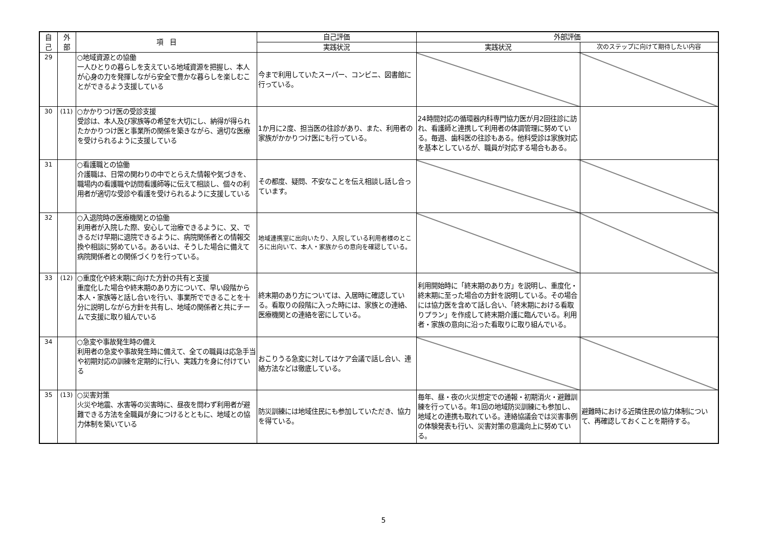| 自 己 | 外 部 | 項 目 | 自己評価 | 外部評価 | |
| --- | --- | --- | --- | --- | --- |
| | | | 実践状況 | 実践状況 | 次のステップに向けて期待したい内容 |
| 29 | | ○地域資源との協働 一人ひとりの暮らしを支えている地域資源を把握し、本人が心身の力を発揮しながら安全で豊かな暮らしを楽しむことができるよう支援している | 今まで利用していたスーパー、コンビニ、図書館に行っている。 | | |
| 30 | (11) | ○かかりつけ医の受診支援 受診は、本人及び家族等の希望を大切にし、納得が得られたかかりつけ医と事業所の関係を築きながら、適切な医療を受けられるように支援している | 1か月に2度、担当医の往診があり、また、利用者の家族がかかりつけ医にも行っている。 | 24時間対応の循環器内科専門協力医が月2回往診に訪れ、看護師と連携して利用者の体調管理に努めている。毎週、歯科医の往診もある。他科受診は家族対応を基本としているが、職員が対応する場合もある。 | |
| 31 | | ○看護職との協働 介護職は、日常の関わりの中でとらえた情報や気づきを、職場内の看護職や訪問看護師等に伝えて相談し、個々の利用者が適切な受診や看護を受けられるように支援している | その都度、疑問、不安なことを伝え相談し話し合っています。 | | |
| 32 | | ○入退院時の医療機関との協働 利用者が入院した際、安心して治療できるように、又、できるだけ早期に退院できるように、病院関係者との情報交換や相談に努めている。あるいは、そうした場合に備えて病院関係者との関係づくりを行っている。 | 地域連携室に出向いたり、入院している利用者様のところに出向いて、本人・家族からの意向を確認している。 | | |
| 33 | (12) | ○重度化や終末期に向けた方針の共有と支援 重度化した場合や終末期のあり方について、早い段階から本人・家族等と話し合いを行い、事業所でできることを十分に説明しながら方針を共有し、地域の関係者と共にチームで支援に取り組んでいる | 終末期のあり方については、入居時に確認している。看取りの段階に入った時には、家族との連絡、医療機関との連絡を密にしている。 | 利用開始時に「終末期のあり方」を説明し、重度化・終末期に至った場合の方針を説明している。その場合には協力医を含めて話し合い、「終末期における看取りプラン」を作成して終末期介護に臨んでいる。利用者・家族の意向に沿った看取りに取り組んでいる。 | |
| 34 | | ○急変や事故発生時の備え 利用者の急変や事故発生時に備えて、全ての職員は応急手当や初期対応の訓練を定期的に行い、実践力を身に付けている | おこりうる急変に対してはケア会議で話し合い、連絡方法などは徹底している。 | | |
| 35 | (13) | ○災害対策 火災や地震、水害等の災害時に、昼夜を問わず利用者が避難できる方法を全職員が身につけるとともに、地域との協力体制を築いている | 防災訓練には地域住民にも参加していただき、協力を得ている。 | 毎年、昼・夜の火災想定での通報・初期消火・避難訓練を行っている。年1回の地域防災訓練にも参加し、地域との連携も取れている。連絡協議会では災害事例の体験発表も行い、災害対策の意識向上に努めている。 | 避難時における近隣住民の協力体制について、再確認しておくことを期待する。 |
5